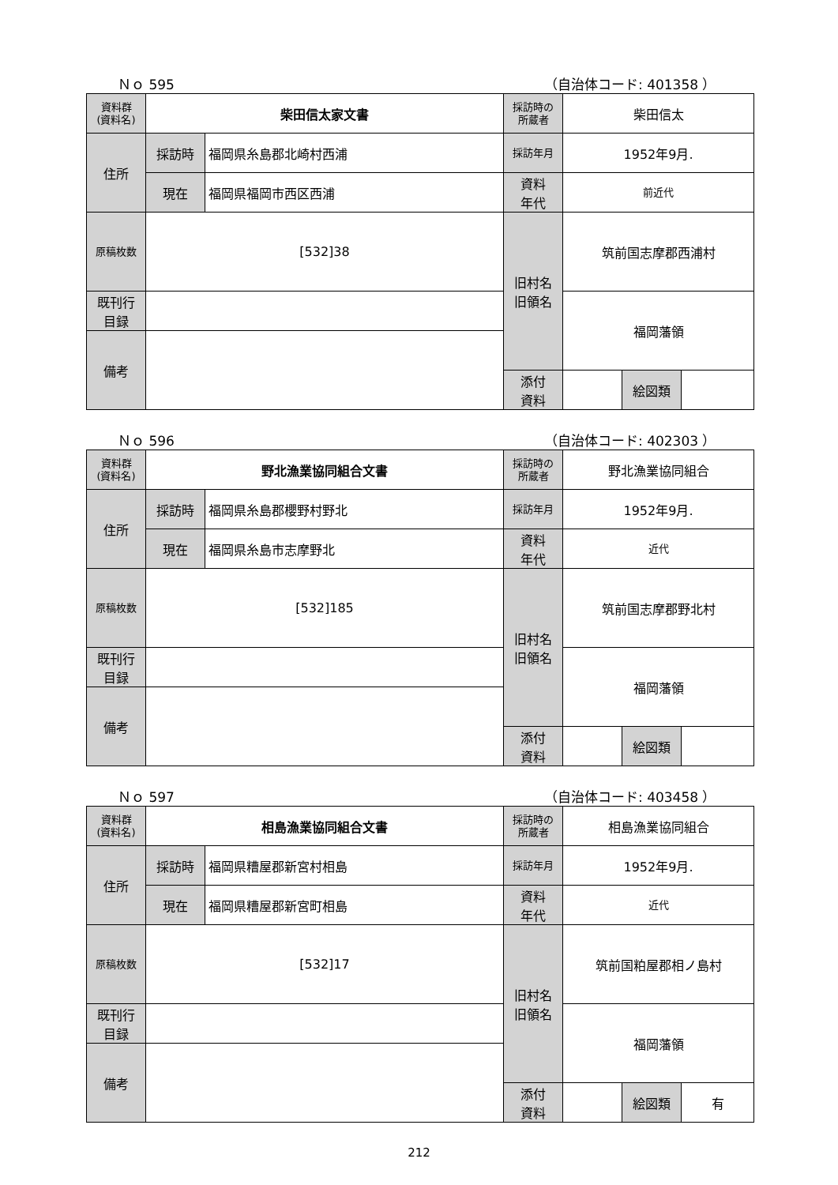Ｎｏ 595 （自治体コード: 401358 ）
| 資料群 (資料名) | 柴田信太家文書 | | 採訪時の 所蔵者 | 柴田信太 | | |
| 住所 | 採訪時 | 福岡県糸島郡北崎村西浦 | 採訪年月 | 1952年9月. | | |
| | 現在 | 福岡県福岡市西区西浦 | 資料 年代 | 前近代 | | |
| 原稿枚数 | [532]38 | | 旧村名 旧領名 | 筑前国志摩郡西浦村 | | |
| 既刊行 目録 | | | | 福岡藩領 | | |
| 備考 | | | | | | |
| | | | 添付 資料 | | 絵図類 | |
Ｎｏ 596 （自治体コード: 402303 ）
| 資料群 (資料名) | 野北漁業協同組合文書 | | 採訪時の 所蔵者 | 野北漁業協同組合 | | |
| 住所 | 採訪時 | 福岡県糸島郡櫻野村野北 | 採訪年月 | 1952年9月. | | |
| | 現在 | 福岡県糸島市志摩野北 | 資料 年代 | 近代 | | |
| 原稿枚数 | [532]185 | | 旧村名 旧領名 | 筑前国志摩郡野北村 | | |
| 既刊行 目録 | | | | 福岡藩領 | | |
| 備考 | | | | | | |
| | | | 添付 資料 | | 絵図類 | |
Ｎｏ 597 （自治体コード: 403458 ）
| 資料群 (資料名) | 相島漁業協同組合文書 | | 採訪時の 所蔵者 | 相島漁業協同組合 | | |
| 住所 | 採訪時 | 福岡県糟屋郡新宮村相島 | 採訪年月 | 1952年9月. | | |
| | 現在 | 福岡県糟屋郡新宮町相島 | 資料 年代 | 近代 | | |
| 原稿枚数 | [532]17 | | 旧村名 旧領名 | 筑前国粕屋郡相ノ島村 | | |
| 既刊行 目録 | | | | 福岡藩領 | | |
| 備考 | | | | | | |
| | | | 添付 資料 | | 絵図類 | 有 |
212